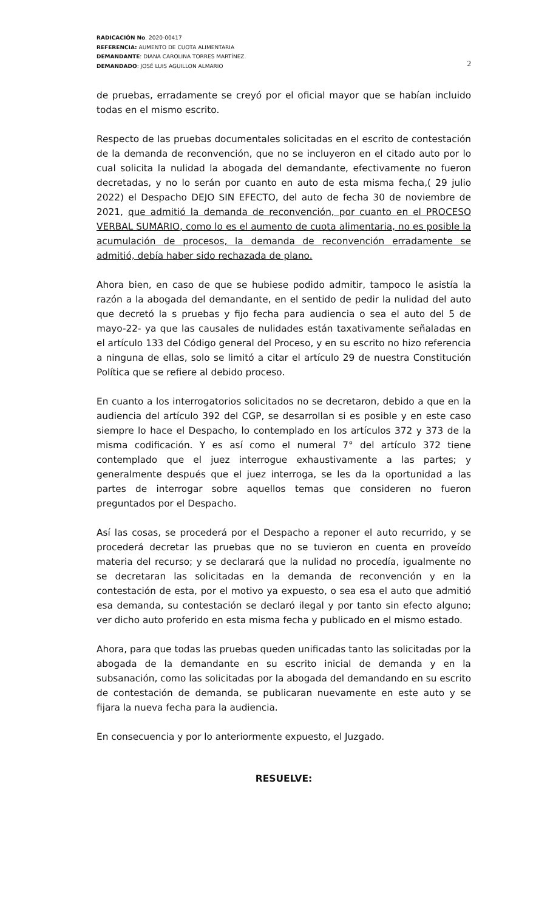RADICACIÓN No. 2020-00417
REFERENCIA: AUMENTO DE CUOTA ALIMENTARIA
DEMANDANTE: DIANA CAROLINA TORRES MARTÍNEZ.
DEMANDADO: JOSÉ LUIS AGUILLON ALMARIO
2
de pruebas, erradamente se creyó por el oficial mayor que se habían incluido todas en el mismo escrito.
Respecto de las pruebas documentales solicitadas en el escrito de contestación de la demanda de reconvención, que no se incluyeron en el citado auto por lo cual solicita la nulidad la abogada del demandante, efectivamente no fueron decretadas, y no lo serán por cuanto en auto de esta misma fecha,( 29 julio 2022) el Despacho DEJO SIN EFECTO, del auto de fecha 30 de noviembre de 2021, que admitió la demanda de reconvención, por cuanto en el PROCESO VERBAL SUMARIO, como lo es el aumento de cuota alimentaria, no es posible la acumulación de procesos, la demanda de reconvención erradamente se admitió, debía haber sido rechazada de plano.
Ahora bien, en caso de que se hubiese podido admitir, tampoco le asistía la razón a la abogada del demandante, en el sentido de pedir la nulidad del auto que decretó la s pruebas y fijo fecha para audiencia o sea el auto del 5 de mayo-22- ya que las causales de nulidades están taxativamente señaladas en el artículo 133 del Código general del Proceso, y en su escrito no hizo referencia a ninguna de ellas, solo se limitó a citar el artículo 29 de nuestra Constitución Política que se refiere al debido proceso.
En cuanto a los interrogatorios solicitados no se decretaron, debido a que en la audiencia del artículo 392 del CGP, se desarrollan si es posible y en este caso siempre lo hace el Despacho, lo contemplado en los artículos 372 y 373 de la misma codificación. Y es así como el numeral 7° del artículo 372 tiene contemplado que el juez interrogue exhaustivamente a las partes; y generalmente después que el juez interroga, se les da la oportunidad a las partes de interrogar sobre aquellos temas que consideren no fueron preguntados por el Despacho.
Así las cosas, se procederá por el Despacho a reponer el auto recurrido, y se procederá decretar las pruebas que no se tuvieron en cuenta en proveído materia del recurso; y se declarará que la nulidad no procedía, igualmente no se decretaran las solicitadas en la demanda de reconvención y en la contestación de esta, por el motivo ya expuesto, o sea esa el auto que admitió esa demanda, su contestación se declaró ilegal y por tanto sin efecto alguno; ver dicho auto proferido en esta misma fecha y publicado en el mismo estado.
Ahora, para que todas las pruebas queden unificadas tanto las solicitadas por la abogada de la demandante en su escrito inicial de demanda y en la subsanación, como las solicitadas por la abogada del demandando en su escrito de contestación de demanda, se publicaran nuevamente en este auto y se fijara la nueva fecha para la audiencia.
En consecuencia y por lo anteriormente expuesto, el Juzgado.
RESUELVE: